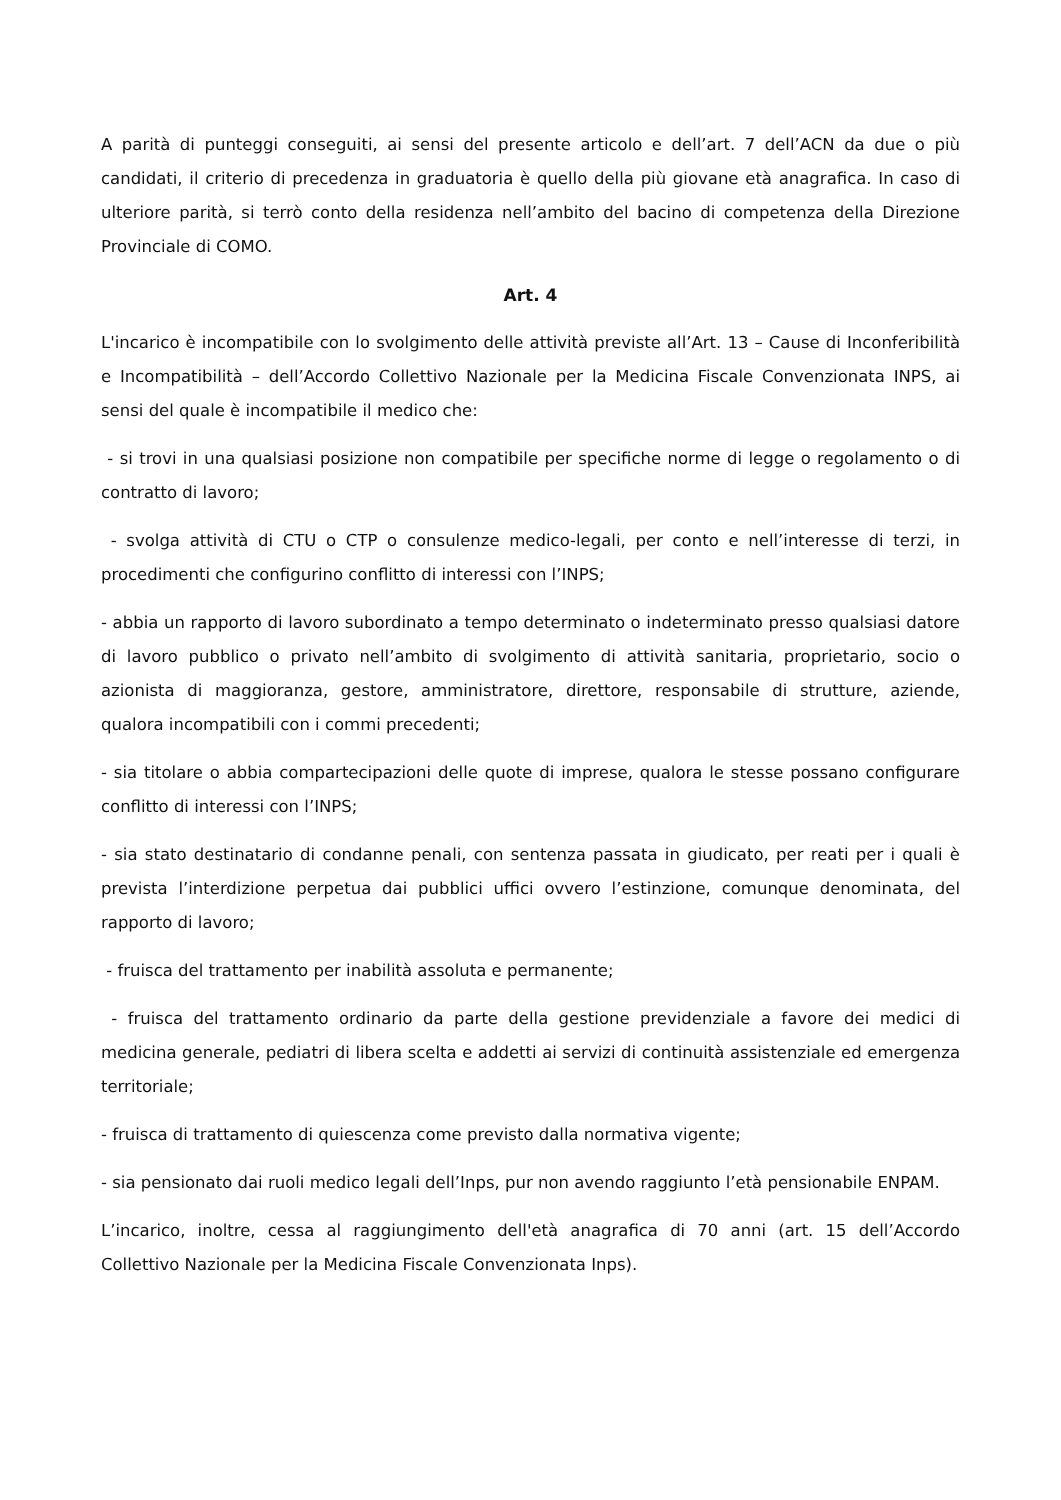A parità di punteggi conseguiti, ai sensi del presente articolo e dell’art. 7 dell’ACN da due o più candidati, il criterio di precedenza in graduatoria è quello della più giovane età anagrafica. In caso di ulteriore parità, si terrò conto della residenza nell’ambito del bacino di competenza della Direzione Provinciale di COMO.
Art. 4
L'incarico è incompatibile con lo svolgimento delle attività previste all’Art. 13 – Cause di Inconferibilità e Incompatibilità – dell’Accordo Collettivo Nazionale per la Medicina Fiscale Convenzionata INPS, ai sensi del quale è incompatibile il medico che:
- si trovi in una qualsiasi posizione non compatibile per specifiche norme di legge o regolamento o di contratto di lavoro;
- svolga attività di CTU o CTP o consulenze medico-legali, per conto e nell’interesse di terzi, in procedimenti che configurino conflitto di interessi con l’INPS;
- abbia un rapporto di lavoro subordinato a tempo determinato o indeterminato presso qualsiasi datore di lavoro pubblico o privato nell’ambito di svolgimento di attività sanitaria, proprietario, socio o azionista di maggioranza, gestore, amministratore, direttore, responsabile di strutture, aziende, qualora incompatibili con i commi precedenti;
- sia titolare o abbia compartecipazioni delle quote di imprese, qualora le stesse possano configurare conflitto di interessi con l’INPS;
- sia stato destinatario di condanne penali, con sentenza passata in giudicato, per reati per i quali è prevista l’interdizione perpetua dai pubblici uffici ovvero l’estinzione, comunque denominata, del rapporto di lavoro;
- fruisca del trattamento per inabilità assoluta e permanente;
- fruisca del trattamento ordinario da parte della gestione previdenziale a favore dei medici di medicina generale, pediatri di libera scelta e addetti ai servizi di continuità assistenziale ed emergenza territoriale;
- fruisca di trattamento di quiescenza come previsto dalla normativa vigente;
- sia pensionato dai ruoli medico legali dell’Inps, pur non avendo raggiunto l’età pensionabile ENPAM.
L’incarico, inoltre, cessa al raggiungimento dell'età anagrafica di 70 anni (art. 15 dell’Accordo Collettivo Nazionale per la Medicina Fiscale Convenzionata Inps).